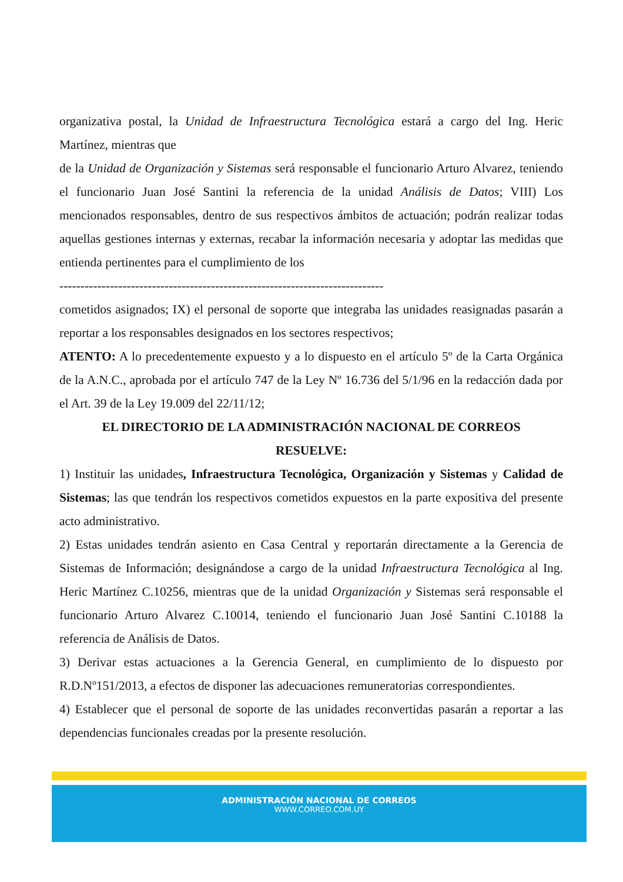organizativa postal, la Unidad de Infraestructura Tecnológica estará a cargo del Ing. Heric Martínez, mientras que
de la Unidad de Organización y Sistemas será responsable el funcionario Arturo Alvarez, teniendo el funcionario Juan José Santini la referencia de la unidad Análisis de Datos; VIII) Los mencionados responsables, dentro de sus respectivos ámbitos de actuación; podrán realizar todas aquellas gestiones internas y externas, recabar la información necesaria y adoptar las medidas que entienda pertinentes para el cumplimiento de los
-----------------------------------------------------------------------------
cometidos asignados; IX) el personal de soporte que integraba las unidades reasignadas pasarán a reportar a los responsables designados en los sectores respectivos;
ATENTO: A lo precedentemente expuesto y a lo dispuesto en el artículo 5º de la Carta Orgánica de la A.N.C., aprobada por el artículo 747 de la Ley Nº 16.736 del 5/1/96 en la redacción dada por el Art. 39 de la Ley 19.009 del 22/11/12;
EL DIRECTORIO DE LA ADMINISTRACIÓN NACIONAL DE CORREOS
RESUELVE:
1) Instituir las unidades, Infraestructura Tecnológica, Organización y Sistemas y Calidad de Sistemas; las que tendrán los respectivos cometidos expuestos en la parte expositiva del presente acto administrativo.
2) Estas unidades tendrán asiento en Casa Central y reportarán directamente a la Gerencia de Sistemas de Información; designándose a cargo de la unidad Infraestructura Tecnológica al Ing. Heric Martínez C.10256, mientras que de la unidad Organización y Sistemas será responsable el funcionario Arturo Alvarez C.10014, teniendo el funcionario Juan José Santini C.10188 la referencia de Análisis de Datos.
3) Derivar estas actuaciones a la Gerencia General, en cumplimiento de lo dispuesto por R.D.Nº151/2013, a efectos de disponer las adecuaciones remuneratorias correspondientes.
4) Establecer que el personal de soporte de las unidades reconvertidas pasarán a reportar a las dependencias funcionales creadas por la presente resolución.
ADMINISTRACIÓN NACIONAL DE CORREOS
WWW.CORREO.COM.UY